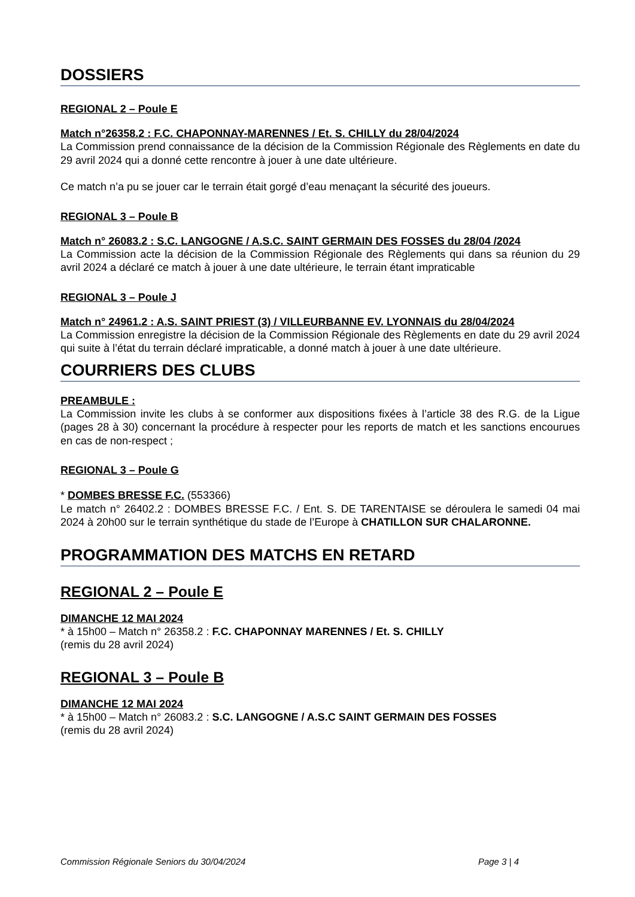DOSSIERS
REGIONAL 2 – Poule E
Match n°26358.2 : F.C. CHAPONNAY-MARENNES / Et. S. CHILLY du 28/04/2024
La Commission prend connaissance de la décision de la Commission Régionale des Règlements en date du 29 avril 2024 qui a donné cette rencontre à jouer à une date ultérieure.
Ce match n’a pu se jouer car le terrain était gorgé d’eau menaçant la sécurité des joueurs.
REGIONAL 3 – Poule B
Match n° 26083.2 : S.C. LANGOGNE / A.S.C. SAINT GERMAIN DES FOSSES du 28/04 /2024
La Commission acte la décision de la Commission Régionale des Règlements qui dans sa réunion du 29 avril 2024 a déclaré ce match à jouer à une date ultérieure, le terrain étant impraticable
REGIONAL 3 – Poule J
Match n° 24961.2 : A.S. SAINT PRIEST (3) / VILLEURBANNE EV. LYONNAIS du 28/04/2024
La Commission enregistre la décision de la Commission Régionale des Règlements en date du 29 avril 2024 qui suite à l’état du terrain déclaré impraticable, a donné match à jouer à une date ultérieure.
COURRIERS DES CLUBS
PREAMBULE :
La Commission invite les clubs à se conformer aux dispositions fixées à l’article 38 des R.G. de la Ligue (pages 28 à 30) concernant la procédure à respecter pour les reports de match et les sanctions encourues en cas de non-respect ;
REGIONAL 3 – Poule G
* DOMBES BRESSE F.C. (553366)
Le match n° 26402.2 : DOMBES BRESSE F.C. / Ent. S. DE TARENTAISE se déroulera le samedi 04 mai 2024 à 20h00 sur le terrain synthétique du stade de l’Europe à CHATILLON SUR CHALARONNE.
PROGRAMMATION DES MATCHS EN RETARD
REGIONAL 2 – Poule E
DIMANCHE 12 MAI 2024
* à 15h00 – Match n° 26358.2 : F.C. CHAPONNAY MARENNES / Et. S. CHILLY
(remis du 28 avril 2024)
REGIONAL 3 – Poule B
DIMANCHE 12 MAI 2024
* à 15h00 – Match n° 26083.2 : S.C. LANGOGNE / A.S.C SAINT GERMAIN DES FOSSES
(remis du 28 avril 2024)
Commission Régionale Seniors du 30/04/2024 Page 3 | 4